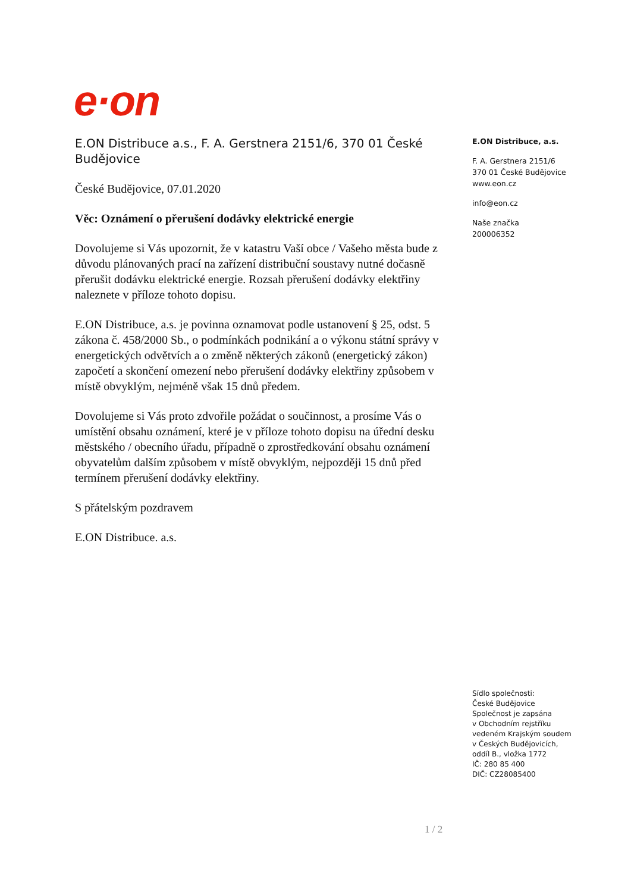e·on
E.ON Distribuce a.s., F. A. Gerstnera 2151/6, 370 01 České Budějovice
České Budějovice, 07.01.2020
Věc: Oznámení o přerušení dodávky elektrické energie
Dovolujeme si Vás upozornit, že v katastru Vaší obce / Vašeho města bude z důvodu plánovaných prací na zařízení distribuční soustavy nutné dočasně přerušit dodávku elektrické energie. Rozsah přerušení dodávky elektřiny naleznete v příloze tohoto dopisu.
E.ON Distribuce, a.s. je povinna oznamovat podle ustanovení § 25, odst. 5 zákona č. 458/2000 Sb., o podmínkách podnikání a o výkonu státní správy v energetických odvětvích a o změně některých zákonů (energetický zákon) započetí a skončení omezení nebo přerušení dodávky elektřiny způsobem v místě obvyklým, nejméně však 15 dnů předem.
Dovolujeme si Vás proto zdvořile požádat o součinnost, a prosíme Vás o umístění obsahu oznámení, které je v příloze tohoto dopisu na úřední desku městského / obecního úřadu, případně o zprostředkování obsahu oznámení obyvatelům dalším způsobem v místě obvyklým, nejpozději 15 dnů před termínem přerušení dodávky elektřiny.
S přátelským pozdravem
E.ON Distribuce. a.s.
E.ON Distribuce, a.s.
F. A. Gerstnera 2151/6
370 01 České Budějovice
www.eon.cz
info@eon.cz
Naše značka
200006352
Sídlo společnosti:
České Budějovice
Společnost je zapsána
v Obchodním rejstříku
vedeném Krajským soudem
v Českých Budějovicích,
oddíl B., vložka 1772
IČ: 280 85 400
DIČ: CZ28085400
1 / 2